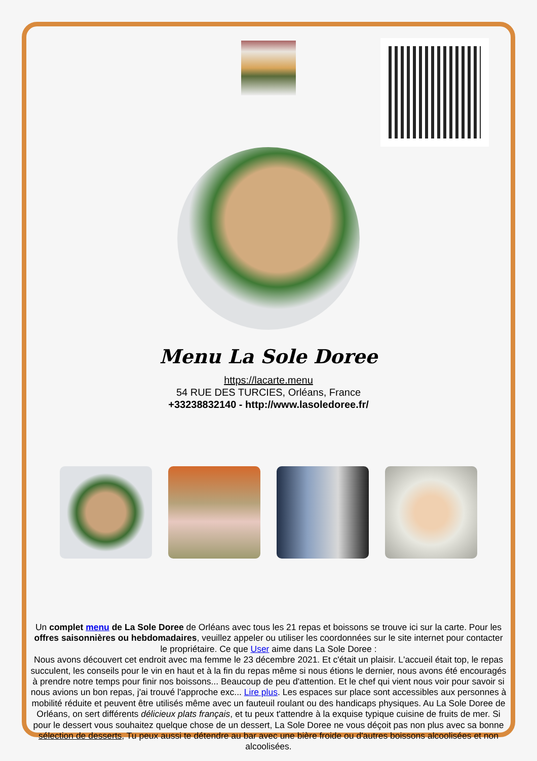Menu La Sole Doree
https://lacarte.menu
54 RUE DES TURCIES, Orléans, France
+33238832140 - http://www.lasoledoree.fr/
Un complet menu de La Sole Doree de Orléans avec tous les 21 repas et boissons se trouve ici sur la carte. Pour les offres saisonnières ou hebdomadaires, veuillez appeler ou utiliser les coordonnées sur le site internet pour contacter le propriétaire. Ce que User aime dans La Sole Doree :
Nous avons découvert cet endroit avec ma femme le 23 décembre 2021. Et c'était un plaisir. L'accueil était top, le repas succulent, les conseils pour le vin en haut et à la fin du repas même si nous étions le dernier, nous avons été encouragés à prendre notre temps pour finir nos boissons... Beaucoup de peu d'attention. Et le chef qui vient nous voir pour savoir si nous avions un bon repas, j'ai trouvé l'approche exc... Lire plus. Les espaces sur place sont accessibles aux personnes à mobilité réduite et peuvent être utilisés même avec un fauteuil roulant ou des handicaps physiques. Au La Sole Doree de Orléans, on sert différents délicieux plats français, et tu peux t'attendre à la exquise typique cuisine de fruits de mer. Si pour le dessert vous souhaitez quelque chose de un dessert, La Sole Doree ne vous déçoit pas non plus avec sa bonne sélection de desserts, Tu peux aussi te détendre au bar avec une bière froide ou d'autres boissons alcoolisées et non alcoolisées.